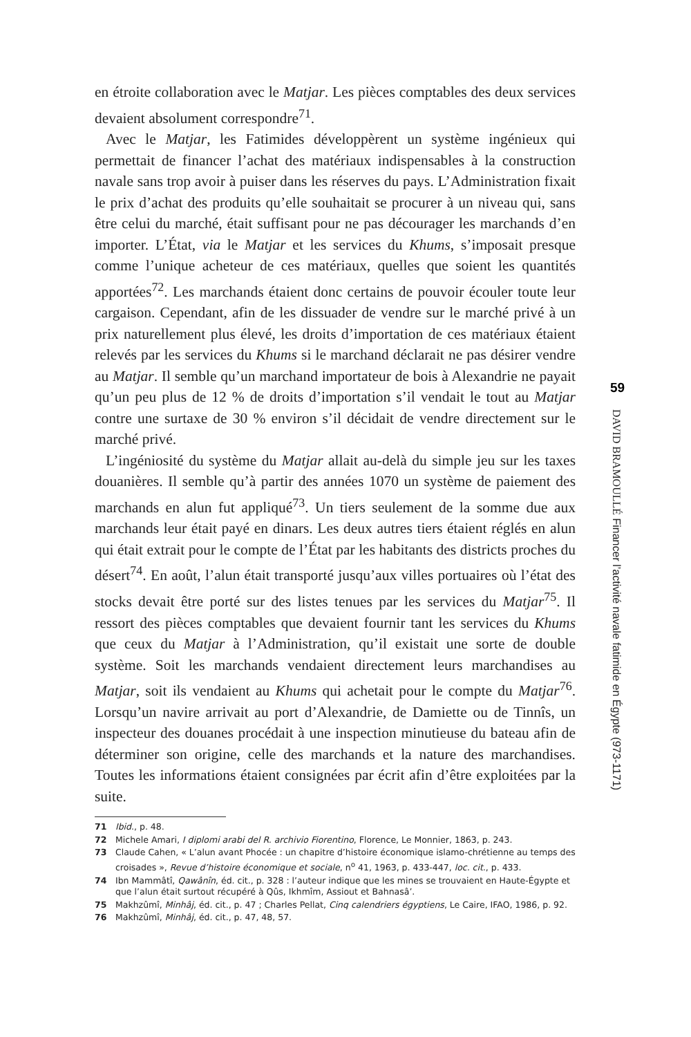en étroite collaboration avec le Matjar. Les pièces comptables des deux services devaient absolument correspondre<sup>71</sup>.
Avec le Matjar, les Fatimides développèrent un système ingénieux qui permettait de financer l’achat des matériaux indispensables à la construction navale sans trop avoir à puiser dans les réserves du pays. L’Administration fixait le prix d’achat des produits qu’elle souhaitait se procurer à un niveau qui, sans être celui du marché, était suffisant pour ne pas décourager les marchands d’en importer. L’État, via le Matjar et les services du Khums, s’imposait presque comme l’unique acheteur de ces matériaux, quelles que soient les quantités apportées<sup>72</sup>. Les marchands étaient donc certains de pouvoir écouler toute leur cargaison. Cependant, afin de les dissuader de vendre sur le marché privé à un prix naturellement plus élevé, les droits d’importation de ces matériaux étaient relevés par les services du Khums si le marchand déclarait ne pas désirer vendre au Matjar. Il semble qu’un marchand importateur de bois à Alexandrie ne payait qu’un peu plus de 12 % de droits d’importation s’il vendait le tout au Matjar contre une surtaxe de 30 % environ s’il décidait de vendre directement sur le marché privé.
L’ingéniosité du système du Matjar allait au-delà du simple jeu sur les taxes douanières. Il semble qu’à partir des années 1070 un système de paiement des marchands en alun fut appliqué<sup>73</sup>. Un tiers seulement de la somme due aux marchands leur était payé en dinars. Les deux autres tiers étaient réglés en alun qui était extrait pour le compte de l’État par les habitants des districts proches du désert<sup>74</sup>. En août, l’alun était transporté jusqu’aux villes portuaires où l’état des stocks devait être porté sur des listes tenues par les services du Matjar<sup>75</sup>. Il ressort des pièces comptables que devaient fournir tant les services du Khums que ceux du Matjar à l’Administration, qu’il existait une sorte de double système. Soit les marchands vendaient directement leurs marchandises au Matjar, soit ils vendaient au Khums qui achetait pour le compte du Matjar<sup>76</sup>. Lorsqu’un navire arrivait au port d’Alexandrie, de Damiette ou de Tinnîs, un inspecteur des douanes procédait à une inspection minutieuse du bateau afin de déterminer son origine, celle des marchands et la nature des marchandises. Toutes les informations étaient consignées par écrit afin d’être exploitées par la suite.
71 Ibid., p. 48.
72 Michele Amari, I diplomi arabi del R. archivio Fiorentino, Florence, Le Monnier, 1863, p. 243.
73 Claude Cahen, « L’alun avant Phocée : un chapitre d’histoire économique islamo-chrétienne au temps des croisades », Revue d’histoire économique et sociale, n<sup>o</sup> 41, 1963, p. 433-447, loc. cit., p. 433.
74 Ibn Mammâtî, Qawânîn, éd. cit., p. 328 : l’auteur indique que les mines se trouvaient en Haute-Égypte et que l’alun était surtout récupéré à Qûs, Ikhmîm, Assiout et Bahnasâ’.
75 Makhzûmî, Minhâj, éd. cit., p. 47 ; Charles Pellat, Cinq calendriers égyptiens, Le Caire, IFAO, 1986, p. 92.
76 Makhzûmî, Minhâj, éd. cit., p. 47, 48, 57.
59
DAVID BRAMOULLÉ Financer l’activité navale fatimide en Égypte (973-1171)